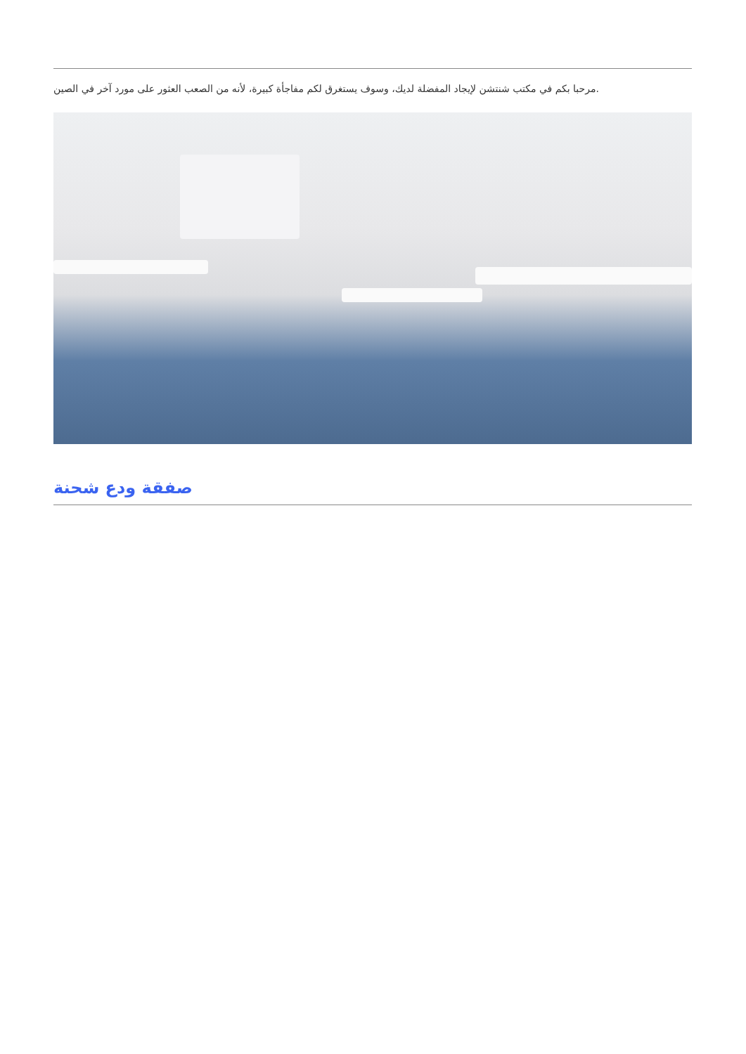مرحبا بكم في مكتب شنتشن لإيجاد المفضلة لديك، وسوف يستغرق لكم مفاجأة كبيرة، لأنه من الصعب العثور على مورد آخر في الصين.
صفقة ودع شحنة